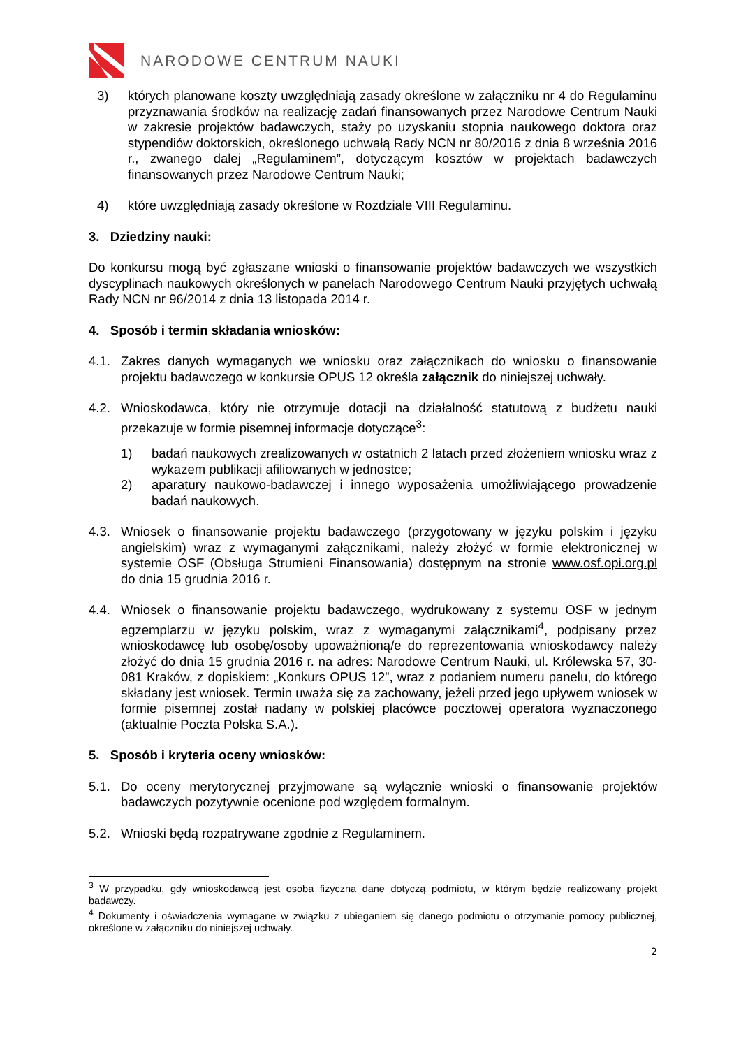NARODOWE CENTRUM NAUKI
3) których planowane koszty uwzględniają zasady określone w załączniku nr 4 do Regulaminu przyznawania środków na realizację zadań finansowanych przez Narodowe Centrum Nauki w zakresie projektów badawczych, staży po uzyskaniu stopnia naukowego doktora oraz stypendiów doktorskich, określonego uchwałą Rady NCN nr 80/2016 z dnia 8 września 2016 r., zwanego dalej „Regulaminem”, dotyczącym kosztów w projektach badawczych finansowanych przez Narodowe Centrum Nauki;
4) które uwzględniają zasady określone w Rozdziale VIII Regulaminu.
3. Dziedziny nauki:
Do konkursu mogą być zgłaszane wnioski o finansowanie projektów badawczych we wszystkich dyscyplinach naukowych określonych w panelach Narodowego Centrum Nauki przyjętych uchwałą Rady NCN nr 96/2014 z dnia 13 listopada 2014 r.
4. Sposób i termin składania wniosków:
4.1. Zakres danych wymaganych we wniosku oraz załącznikach do wniosku o finansowanie projektu badawczego w konkursie OPUS 12 określa załącznik do niniejszej uchwały.
4.2. Wnioskodawca, który nie otrzymuje dotacji na działalność statutową z budżetu nauki przekazuje w formie pisemnej informacje dotyczące<sup>3</sup>:
1) badań naukowych zrealizowanych w ostatnich 2 latach przed złożeniem wniosku wraz z wykazem publikacji afiliowanych w jednostce;
2) aparatury naukowo-badawczej i innego wyposażenia umożliwiającego prowadzenie badań naukowych.
4.3. Wniosek o finansowanie projektu badawczego (przygotowany w języku polskim i języku angielskim) wraz z wymaganymi załącznikami, należy złożyć w formie elektronicznej w systemie OSF (Obsługa Strumieni Finansowania) dostępnym na stronie www.osf.opi.org.pl do dnia 15 grudnia 2016 r.
4.4. Wniosek o finansowanie projektu badawczego, wydrukowany z systemu OSF w jednym egzemplarzu w języku polskim, wraz z wymaganymi załącznikami<sup>4</sup>, podpisany przez wnioskodawcę lub osobę/osoby upoważnioną/e do reprezentowania wnioskodawcy należy złożyć do dnia 15 grudnia 2016 r. na adres: Narodowe Centrum Nauki, ul. Królewska 57, 30-081 Kraków, z dopiskiem: „Konkurs OPUS 12”, wraz z podaniem numeru panelu, do którego składany jest wniosek. Termin uważa się za zachowany, jeżeli przed jego upływem wniosek w formie pisemnej został nadany w polskiej placówce pocztowej operatora wyznaczonego (aktualnie Poczta Polska S.A.).
5. Sposób i kryteria oceny wniosków:
5.1. Do oceny merytorycznej przyjmowane są wyłącznie wnioski o finansowanie projektów badawczych pozytywnie ocenione pod względem formalnym.
5.2. Wnioski będą rozpatrywane zgodnie z Regulaminem.
<sup>3</sup> W przypadku, gdy wnioskodawcą jest osoba fizyczna dane dotyczą podmiotu, w którym będzie realizowany projekt badawczy.
<sup>4</sup> Dokumenty i oświadczenia wymagane w związku z ubieganiem się danego podmiotu o otrzymanie pomocy publicznej, określone w załączniku do niniejszej uchwały.
2